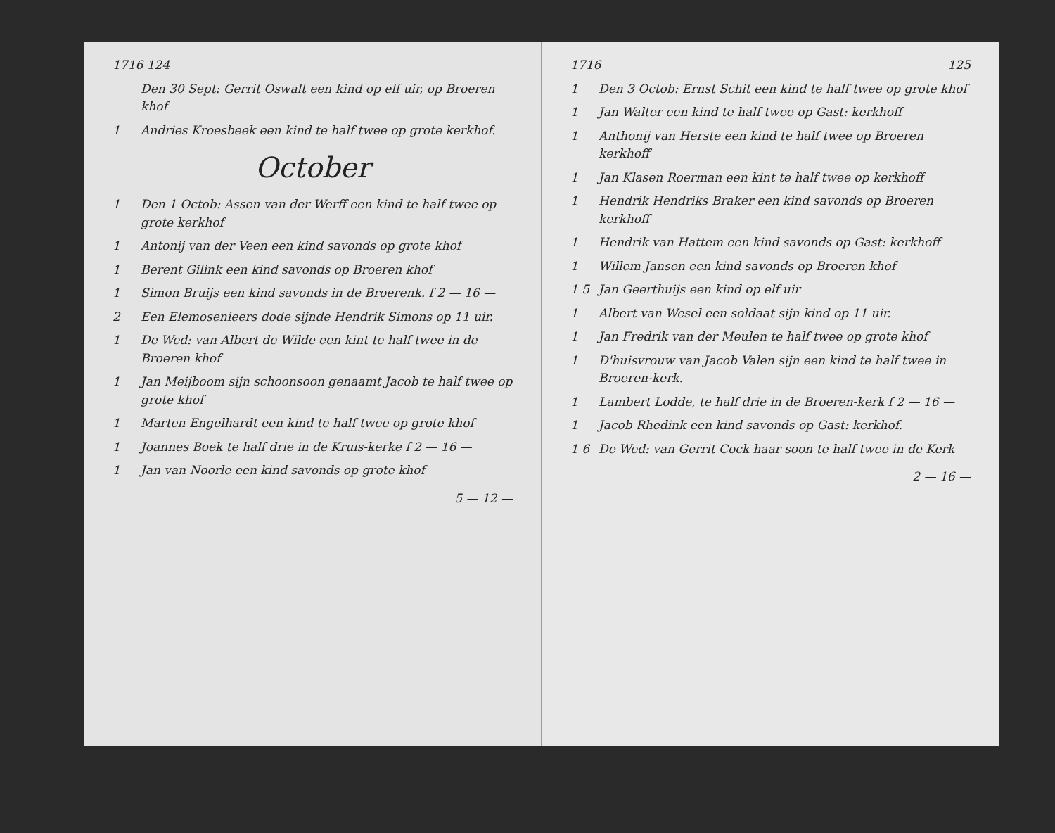1716 124
Den 30 Sept: Gerrit Oswalt een kind op elf uir, op Broeren khof
1 Andries Kroesbeek een kind te half twee op grote kerkhof.
October
1 Den 1 Octob: Assen van der Werff een kind te half twee op grote kerkhof
1 Antonij van der Veen een kind savonds op grote khof
1 Berent Gilink een kind savonds op Broeren khof
1 Simon Bruijs een kind savonds in de Broerenk. f 2 — 16 —
2 Een Elemosenieers dode sijnde Hendrik Simons op 11 uir.
1 De Wed: van Albert de Wilde een kint te half twee in de Broeren khof
1 Jan Meijboom sijn schoonsoon genaamt Jacob te half twee op grote khof
1 Marten Engelhardt een kind te half twee op grote khof
1 Joannes Boek te half drie in de Kruis-kerke f 2 — 16 —
1 Jan van Noorle een kind savonds op grote khof
5 — 12 —
1716 125
1 Den 3 Octob: Ernst Schit een kind te half twee op grote khof
1 Jan Walter een kind te half twee op Gast: kerkhoff
1 Anthonij van Herste een kind te half twee op Broeren kerkhoff
1 Jan Klasen Roerman een kint te half twee op kerkhoff
1 Hendrik Hendriks Braker een kind savonds op Broeren kerkhoff
1 Hendrik van Hattem een kind savonds op Gast: kerkhoff
1 Willem Jansen een kind savonds op Broeren khof
1 5 Jan Geerthuijs een kind op elf uir
1 Albert van Wesel een soldaat sijn kind op 11 uir.
1 Jan Fredrik van der Meulen te half twee op grote khof
1 D'huisvrouw van Jacob Valen sijn een kind te half twee in Broeren-kerk.
1 Lambert Lodde, te half drie in de Broeren-kerk f 2 — 16 —
1 Jacob Rhedink een kind savonds op Gast: kerkhof.
1 6 De Wed: van Gerrit Cock haar soon te half twee in de Kerk
2 — 16 —